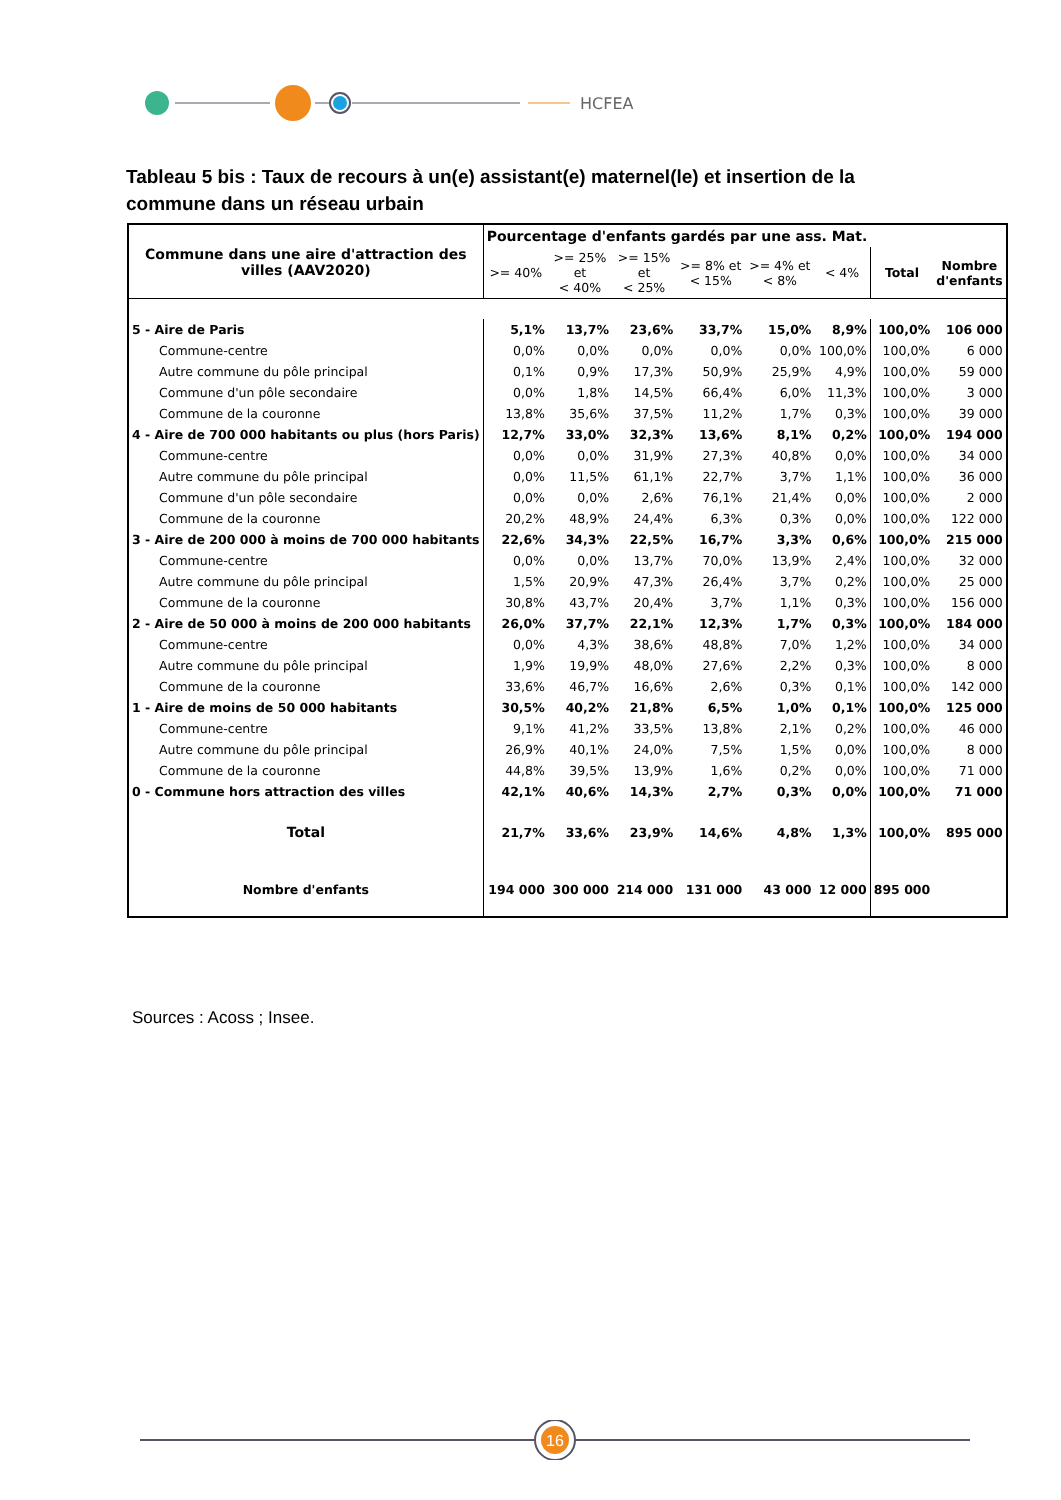HCFEA
Tableau 5 bis : Taux de recours à un(e) assistant(e) maternel(le) et insertion de la commune dans un réseau urbain
| Commune dans une aire d'attraction des villes (AAV2020) | Pourcentage d'enfants gardés par une ass. Mat. | | | | | | | |
| --- | --- | --- | --- | --- | --- | --- | --- | --- |
| | >= 40% | >= 25% et < 40% | >= 15% et < 25% | >= 8% et < 15% | >= 4% et < 8% | < 4% | Total | Nombre d'enfants |
| 5 - Aire de Paris | 5,1% | 13,7% | 23,6% | 33,7% | 15,0% | 8,9% | 100,0% | 106 000 |
| Commune-centre | 0,0% | 0,0% | 0,0% | 0,0% | 0,0% | 100,0% | 100,0% | 6 000 |
| Autre commune du pôle principal | 0,1% | 0,9% | 17,3% | 50,9% | 25,9% | 4,9% | 100,0% | 59 000 |
| Commune d'un pôle secondaire | 0,0% | 1,8% | 14,5% | 66,4% | 6,0% | 11,3% | 100,0% | 3 000 |
| Commune de la couronne | 13,8% | 35,6% | 37,5% | 11,2% | 1,7% | 0,3% | 100,0% | 39 000 |
| 4 - Aire de 700 000 habitants ou plus (hors Paris) | 12,7% | 33,0% | 32,3% | 13,6% | 8,1% | 0,2% | 100,0% | 194 000 |
| Commune-centre | 0,0% | 0,0% | 31,9% | 27,3% | 40,8% | 0,0% | 100,0% | 34 000 |
| Autre commune du pôle principal | 0,0% | 11,5% | 61,1% | 22,7% | 3,7% | 1,1% | 100,0% | 36 000 |
| Commune d'un pôle secondaire | 0,0% | 0,0% | 2,6% | 76,1% | 21,4% | 0,0% | 100,0% | 2 000 |
| Commune de la couronne | 20,2% | 48,9% | 24,4% | 6,3% | 0,3% | 0,0% | 100,0% | 122 000 |
| 3 - Aire de 200 000 à moins de 700 000 habitants | 22,6% | 34,3% | 22,5% | 16,7% | 3,3% | 0,6% | 100,0% | 215 000 |
| Commune-centre | 0,0% | 0,0% | 13,7% | 70,0% | 13,9% | 2,4% | 100,0% | 32 000 |
| Autre commune du pôle principal | 1,5% | 20,9% | 47,3% | 26,4% | 3,7% | 0,2% | 100,0% | 25 000 |
| Commune de la couronne | 30,8% | 43,7% | 20,4% | 3,7% | 1,1% | 0,3% | 100,0% | 156 000 |
| 2 - Aire de 50 000 à moins de 200 000 habitants | 26,0% | 37,7% | 22,1% | 12,3% | 1,7% | 0,3% | 100,0% | 184 000 |
| Commune-centre | 0,0% | 4,3% | 38,6% | 48,8% | 7,0% | 1,2% | 100,0% | 34 000 |
| Autre commune du pôle principal | 1,9% | 19,9% | 48,0% | 27,6% | 2,2% | 0,3% | 100,0% | 8 000 |
| Commune de la couronne | 33,6% | 46,7% | 16,6% | 2,6% | 0,3% | 0,1% | 100,0% | 142 000 |
| 1 - Aire de moins de 50 000 habitants | 30,5% | 40,2% | 21,8% | 6,5% | 1,0% | 0,1% | 100,0% | 125 000 |
| Commune-centre | 9,1% | 41,2% | 33,5% | 13,8% | 2,1% | 0,2% | 100,0% | 46 000 |
| Autre commune du pôle principal | 26,9% | 40,1% | 24,0% | 7,5% | 1,5% | 0,0% | 100,0% | 8 000 |
| Commune de la couronne | 44,8% | 39,5% | 13,9% | 1,6% | 0,2% | 0,0% | 100,0% | 71 000 |
| 0 - Commune hors attraction des villes | 42,1% | 40,6% | 14,3% | 2,7% | 0,3% | 0,0% | 100,0% | 71 000 |
| Total | 21,7% | 33,6% | 23,9% | 14,6% | 4,8% | 1,3% | 100,0% | 895 000 |
| Nombre d'enfants | 194 000 | 300 000 | 214 000 | 131 000 | 43 000 | 12 000 | 895 000 | |
Sources : Acoss ; Insee.
16